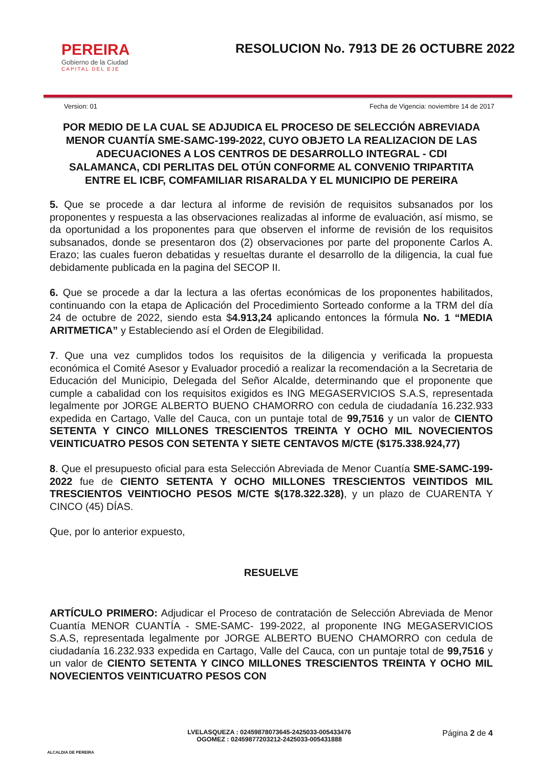PEREIRA
Gobierno de la Ciudad
CAPITAL DEL EJE
RESOLUCION No. 7913 DE 26 OCTUBRE 2022
Version: 01 Fecha de Vigencia: noviembre 14 de 2017
POR MEDIO DE LA CUAL SE ADJUDICA EL PROCESO DE SELECCIÓN ABREVIADA MENOR CUANTÍA SME-SAMC-199-2022, CUYO OBJETO LA REALIZACION DE LAS ADECUACIONES A LOS CENTROS DE DESARROLLO INTEGRAL - CDI SALAMANCA, CDI PERLITAS DEL OTÚN CONFORME AL CONVENIO TRIPARTITA ENTRE EL ICBF, COMFAMILIAR RISARALDA Y EL MUNICIPIO DE PEREIRA
5. Que se procede a dar lectura al informe de revisión de requisitos subsanados por los proponentes y respuesta a las observaciones realizadas al informe de evaluación, así mismo, se da oportunidad a los proponentes para que observen el informe de revisión de los requisitos subsanados, donde se presentaron dos (2) observaciones por parte del proponente Carlos A. Erazo; las cuales fueron debatidas y resueltas durante el desarrollo de la diligencia, la cual fue debidamente publicada en la pagina del SECOP II.
6. Que se procede a dar la lectura a las ofertas económicas de los proponentes habilitados, continuando con la etapa de Aplicación del Procedimiento Sorteado conforme a la TRM del día 24 de octubre de 2022, siendo esta $4.913,24 aplicando entonces la fórmula No. 1 “MEDIA ARITMETICA” y Estableciendo así el Orden de Elegibilidad.
7. Que una vez cumplidos todos los requisitos de la diligencia y verificada la propuesta económica el Comité Asesor y Evaluador procedió a realizar la recomendación a la Secretaria de Educación del Municipio, Delegada del Señor Alcalde, determinando que el proponente que cumple a cabalidad con los requisitos exigidos es ING MEGASERVICIOS S.A.S, representada legalmente por JORGE ALBERTO BUENO CHAMORRO con cedula de ciudadanía 16.232.933 expedida en Cartago, Valle del Cauca, con un puntaje total de 99,7516 y un valor de CIENTO SETENTA Y CINCO MILLONES TRESCIENTOS TREINTA Y OCHO MIL NOVECIENTOS VEINTICUATRO PESOS CON SETENTA Y SIETE CENTAVOS M/CTE ($175.338.924,77)
8. Que el presupuesto oficial para esta Selección Abreviada de Menor Cuantía SME-SAMC-199-2022 fue de CIENTO SETENTA Y OCHO MILLONES TRESCIENTOS VEINTIDOS MIL TRESCIENTOS VEINTIOCHO PESOS M/CTE $(178.322.328), y un plazo de CUARENTA Y CINCO (45) DÍAS.
Que, por lo anterior expuesto,
RESUELVE
ARTÍCULO PRIMERO: Adjudicar el Proceso de contratación de Selección Abreviada de Menor Cuantía MENOR CUANTÍA - SME-SAMC- 199-2022, al proponente ING MEGASERVICIOS S.A.S, representada legalmente por JORGE ALBERTO BUENO CHAMORRO con cedula de ciudadanía 16.232.933 expedida en Cartago, Valle del Cauca, con un puntaje total de 99,7516 y un valor de CIENTO SETENTA Y CINCO MILLONES TRESCIENTOS TREINTA Y OCHO MIL NOVECIENTOS VEINTICUATRO PESOS CON
ALCALDIA DE PEREIRA
LVELASQUEZA : 02459878073645-2425033-005433476
OGOMEZ : 02459877203212-2425033-005431888
Página 2 de 4